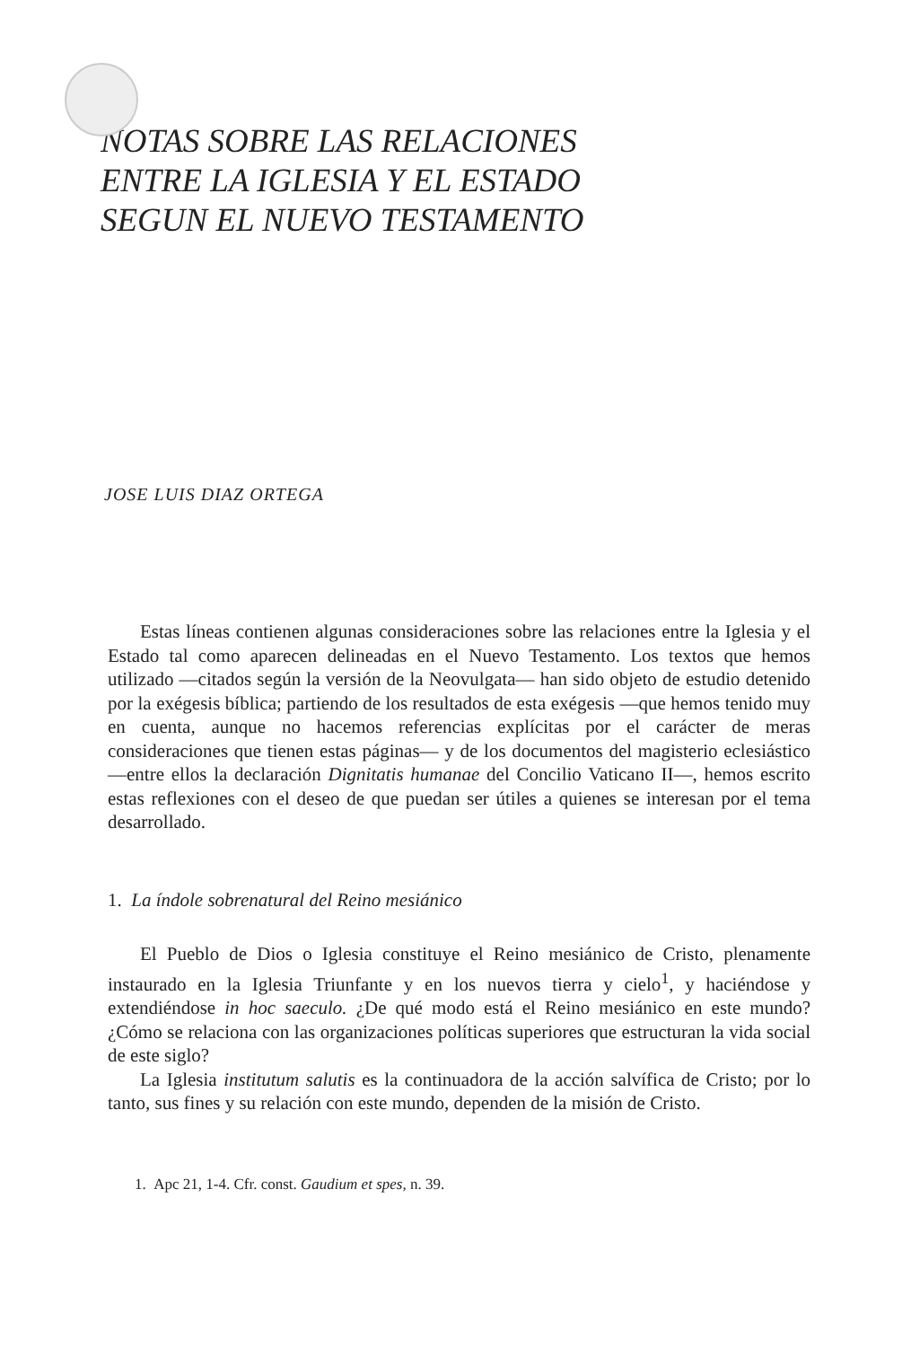NOTAS SOBRE LAS RELACIONES
ENTRE LA IGLESIA Y EL ESTADO
SEGUN EL NUEVO TESTAMENTO
JOSE LUIS DIAZ ORTEGA
Estas líneas contienen algunas consideraciones sobre las relaciones entre la Iglesia y el Estado tal como aparecen delineadas en el Nuevo Testamento. Los textos que hemos utilizado —citados según la versión de la Neovulgata— han sido objeto de estudio detenido por la exégesis bíblica; partiendo de los resultados de esta exégesis —que hemos tenido muy en cuenta, aunque no hacemos referencias explícitas por el carácter de meras consideraciones que tienen estas páginas— y de los documentos del magisterio eclesiástico —entre ellos la declaración Dignitatis humanae del Concilio Vaticano II—, hemos escrito estas reflexiones con el deseo de que puedan ser útiles a quienes se interesan por el tema desarrollado.
1. La índole sobrenatural del Reino mesiánico
El Pueblo de Dios o Iglesia constituye el Reino mesiánico de Cristo, plenamente instaurado en la Iglesia Triunfante y en los nuevos tierra y cielo<sup>1</sup>, y haciéndose y extendiéndose in hoc saeculo. ¿De qué modo está el Reino mesiánico en este mundo? ¿Cómo se relaciona con las organizaciones políticas superiores que estructuran la vida social de este siglo?
La Iglesia institutum salutis es la continuadora de la acción salvífica de Cristo; por lo tanto, sus fines y su relación con este mundo, dependen de la misión de Cristo.
1. Apc 21, 1-4. Cfr. const. Gaudium et spes, n. 39.